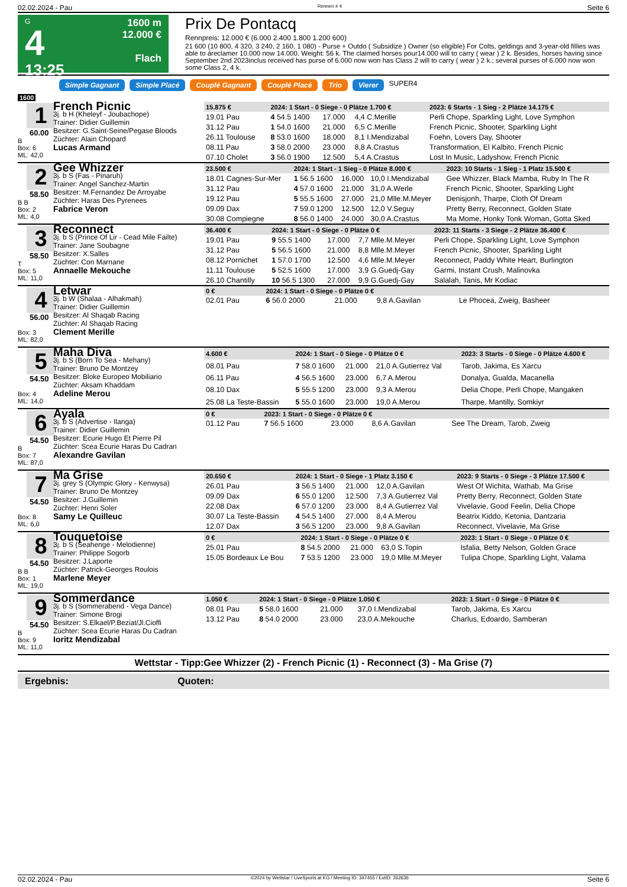02.02.2024 - Pau Rennen # 4 Seite 6
G
4
13:25
1600 m
12.000 €
Flach
Prix De Pontacq
Rennpreis: 12.000 € (6.000 2.400 1.800 1.200 600)
21 600 (10 800, 4 320, 3 240, 2 160, 1 080) - Purse + Outdo ( Subsidize ) Owner (so eligible) For Colts, geldings and 3-year-old fillies was able to áreclamer 10.000 now 14.000. Weight: 56 k. The claimed horses pour14.000 will to carry ( wear ) 2 k. Besides, horses having since September 2nd 2023inclus received has purse of 6.000 now won has Class 2 will to carry ( wear ) 2 k.; several purses of 6.000 now won some Class 2, 4 k.
Simple Gagnant Simple Placé Couplé Gagnant Couplé Placé Trio Vierer SUPER4
1600
1
60.00
B
Box: 6
ML: 42,0
French Picnic
3j. b H (Kheleyf - Joubachope)
Trainer: Didier Guillemin
Besitzer: G.Saint-Seine/Pegase Bloods
Züchter: Alain Chopard
Lucas Armand
| 15.875 € | 2024: 1 Start - 0 Siege - 0 Plätze 1.700 € | | | | 2023: 6 Starts - 1 Sieg - 2 Plätze 14.175 € |
| --- | --- | --- | --- | --- | --- |
| 19.01 Pau | 4 54.5 1400 | 17.000 | 4,4 C.Merille | | Perli Chope, Sparkling Light, Love Symphon |
| 31.12 Pau | 1 54.0 1600 | 21.000 | 6,5 C.Merille | | French Picnic, Shooter, Sparkling Light |
| 26.11 Toulouse | 8 53.0 1600 | 18.000 | 8,1 I.Mendizabal | | Foehn, Lovers Day, Shooter |
| 08.11 Pau | 3 58.0 2000 | 23.000 | 8,8 A.Crastus | | Transformation, El Kalbito, French Picnic |
| 07.10 Cholet | 3 56.0 1900 | 12.500 | 5,4 A.Crastus | | Lost In Music, Ladyshow, French Picnic |
2
58.50
B B
Box: 2
ML: 4,0
Gee Whizzer
3j. b S (Fas - Pinaruh)
Trainer: Angel Sanchez-Martin
Besitzer: M.Fernandez De Arroyabe
Züchter: Haras Des Pyrenees
Fabrice Veron
| 23.500 € | 2024: 1 Start - 1 Sieg - 0 Plätze 8.000 € | | | | 2023: 10 Starts - 1 Sieg - 1 Platz 15.500 € |
| --- | --- | --- | --- | --- | --- |
| 18.01 Cagnes-Sur-Mer | 1 56.5 1600 | 16.000 | 10,0 I.Mendizabal | | Gee Whizzer, Black Mamba, Ruby In The R |
| 31.12 Pau | 4 57.0 1600 | 21.000 | 31,0 A.Werle | | French Picnic, Shooter, Sparkling Light |
| 19.12 Pau | 5 55.5 1600 | 27.000 | 21,0 Mlle.M.Meyer | | Denisjonh, Tharpe, Cloth Of Dream |
| 09.09 Dax | 7 59.0 1200 | 12.500 | 12,0 V.Seguy | | Pretty Berry, Reconnect, Golden State |
| 30.08 Compiegne | 8 56.0 1400 | 24.000 | 30,0 A.Crastus | | Ma Mome, Honky Tonk Woman, Gotta Sked |
3
58.50
T
Box: 5
ML: 11,0
Reconnect
3j. b S (Prince Of Lir - Cead Mile Failte)
Trainer: Jane Soubagne
Besitzer: X.Salles
Züchter: Con Marnane
Annaelle Mekouche
| 36.400 € | 2024: 1 Start - 0 Siege - 0 Plätze 0 € | | | | 2023: 11 Starts - 3 Siege - 2 Plätze 36.400 € |
| --- | --- | --- | --- | --- | --- |
| 19.01 Pau | 9 55.5 1400 | 17.000 | 7,7 Mlle.M.Meyer | | Perli Chope, Sparkling Light, Love Symphon |
| 31.12 Pau | 5 56.5 1600 | 21.000 | 8,8 Mlle.M.Meyer | | French Picnic, Shooter, Sparkling Light |
| 08.12 Pornichet | 1 57.0 1700 | 12.500 | 4,6 Mlle.M.Meyer | | Reconnect, Paddy White Heart, Burlington |
| 11.11 Toulouse | 5 52.5 1600 | 17.000 | 3,9 G.Guedj-Gay | | Garmi, Instant Crush, Malinovka |
| 26.10 Chantilly | 10 56.5 1300 | 27.000 | 9,9 G.Guedj-Gay | | Salalah, Tanis, Mr Kodiac |
4
56.00
Box: 3
ML: 82,0
Letwar
3j. b W (Shalaa - Alhakmah)
Trainer: Didier Guillemin
Besitzer: Al Shaqab Racing
Züchter: Al Shaqab Racing
Clement Merille
| 0 € | 2024: 1 Start - 0 Siege - 0 Plätze 0 € | | | | |
| --- | --- | --- | --- | --- | --- |
| 02.01 Pau | 6 56.0 2000 | 21.000 | 9,8 A.Gavilan | | Le Phocea, Zweig, Basheer |
5
54.50
Box: 4
ML: 14,0
Maha Diva
3j. b S (Born To Sea - Mehany)
Trainer: Bruno De Montzey
Besitzer: Bloke Europeo Mobiliario
Züchter: Aksam Khaddam
Adeline Merou
| 4.600 € | 2024: 1 Start - 0 Siege - 0 Plätze 0 € | | | | 2023: 3 Starts - 0 Siege - 0 Plätze 4.600 € |
| --- | --- | --- | --- | --- | --- |
| 08.01 Pau | 7 58.0 1600 | 21.000 | 21,0 A.Gutierrez Val | | Tarob, Jakima, Es Xarcu |
| 06.11 Pau | 4 56.5 1600 | 23.000 | 6,7 A.Merou | | Donalya, Gualda, Macanella |
| 08.10 Dax | 5 55.5 1200 | 23.000 | 9,3 A.Merou | | Delia Chope, Perli Chope, Mangaken |
| 25.08 La Teste-Bassin | 5 55.0 1600 | 23.000 | 19,0 A.Merou | | Tharpe, Mantilly, Somkiyr |
6
54.50
B
Box: 7
ML: 87,0
Ayala
3j. b S (Advertise - Ilanga)
Trainer: Didier Guillemin
Besitzer: Ecurie Hugo Et Pierre Pil
Züchter: Scea Ecurie Haras Du Cadran
Alexandre Gavilan
| 0 € | 2023: 1 Start - 0 Siege - 0 Plätze 0 € | | | | |
| --- | --- | --- | --- | --- | --- |
| 01.12 Pau | 7 56.5 1600 | 23.000 | 8,6 A.Gavilan | | See The Dream, Tarob, Zweig |
7
54.50
Box: 8
ML: 6,0
Ma Grise
3j. grey S (Olympic Glory - Kenwysa)
Trainer: Bruno De Montzey
Besitzer: J.Guillemin
Züchter: Henri Soler
Samy Le Quilleuc
| 20.650 € | 2024: 1 Start - 0 Siege - 1 Platz 3.150 € | | | | 2023: 9 Starts - 0 Siege - 3 Plätze 17.500 € |
| --- | --- | --- | --- | --- | --- |
| 26.01 Pau | 3 56.5 1400 | 21.000 | 12,0 A.Gavilan | | West Of Wichita, Wathab, Ma Grise |
| 09.09 Dax | 6 55.0 1200 | 12.500 | 7,3 A.Gutierrez Val | | Pretty Berry, Reconnect, Golden State |
| 22.08 Dax | 6 57.0 1200 | 23.000 | 8,4 A.Gutierrez Val | | Vivelavie, Good Feelin, Delia Chope |
| 30.07 La Teste-Bassin | 4 54.5 1400 | 27.000 | 8,4 A.Merou | | Beatrix Kiddo, Ketonia, Dantzaria |
| 12.07 Dax | 3 56.5 1200 | 23.000 | 9,8 A.Gavilan | | Reconnect, Vivelavie, Ma Grise |
8
54.50
B B
Box: 1
ML: 19,0
Touquetoise
3j. b S (Seahenge - Melodienne)
Trainer: Philippe Sogorb
Besitzer: J.Laporte
Züchter: Patrick-Georges Roulois
Marlene Meyer
| 0 € | 2024: 1 Start - 0 Siege - 0 Plätze 0 € | | | | 2023: 1 Start - 0 Siege - 0 Plätze 0 € |
| --- | --- | --- | --- | --- | --- |
| 25.01 Pau | 8 54.5 2000 | 21.000 | 63,0 S.Topin | | Isfalia, Betty Nelson, Golden Grace |
| 15.05 Bordeaux Le Bou | 7 53.5 1200 | 23.000 | 19,0 Mlle.M.Meyer | | Tulipa Chope, Sparkling Light, Valama |
9
54.50
B
Box: 9
ML: 11,0
Sommerdance
3j. b S (Sommerabend - Vega Dance)
Trainer: Simone Brogi
Besitzer: S.Elkael/P.Beziat/Jl.Cioffi
Züchter: Scea Ecurie Haras Du Cadran
Ioritz Mendizabal
| 1.050 € | 2024: 1 Start - 0 Siege - 0 Plätze 1.050 € | | | | 2023: 1 Start - 0 Siege - 0 Plätze 0 € |
| --- | --- | --- | --- | --- | --- |
| 08.01 Pau | 5 58.0 1600 | 21.000 | 37,0 I.Mendizabal | | Tarob, Jakima, Es Xarcu |
| 13.12 Pau | 8 54.0 2000 | 23.000 | 23,0 A.Mekouche | | Charlus, Edoardo, Samberan |
Wettstar - Tipp:Gee Whizzer (2) - French Picnic (1) - Reconnect (3) - Ma Grise (7)
Ergebnis: Quoten:
02.02.2024 - Pau ©2024 by Wettstar / LiveSports.at KG / Meeting ID: 347455 / ExtID: 262636 Seite 6